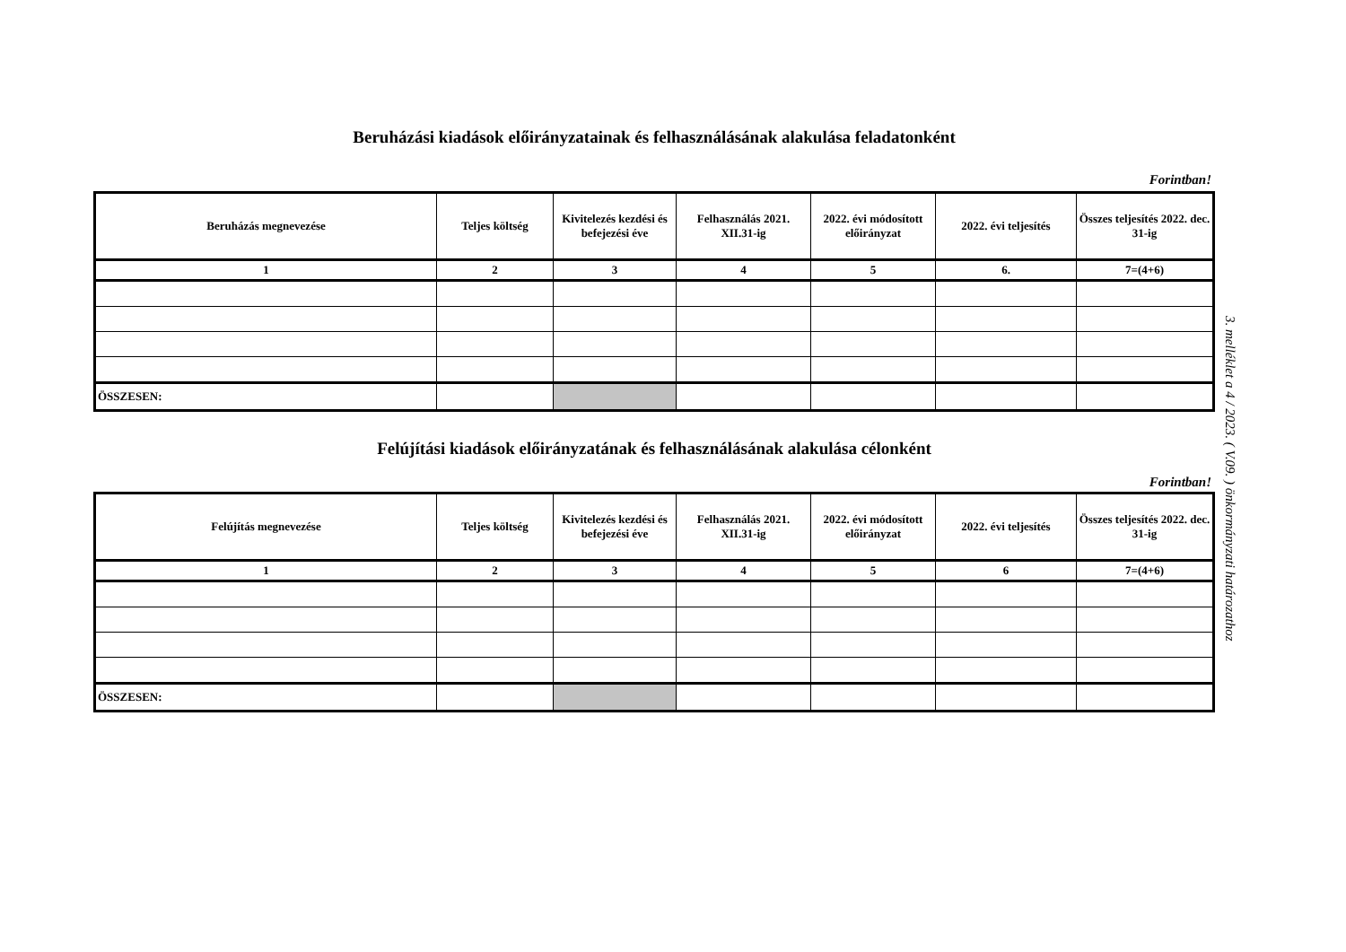Beruházási kiadások előirányzatainak és felhasználásának alakulása feladatonként
Forintban!
| Beruházás megnevezése | Teljes költség | Kivitelezés kezdési és befejezési éve | Felhasználás 2021. XII.31-ig | 2022. évi módosított előirányzat | 2022. évi teljesítés | Összes teljesítés 2022. dec. 31-ig |
| --- | --- | --- | --- | --- | --- | --- |
| 1 | 2 | 3 | 4 | 5 | 6. | 7=(4+6) |
| ÖSSZESEN: | | | | | | |
Felújítási kiadások előirányzatának és felhasználásának alakulása célonként
Forintban!
| Felújítás megnevezése | Teljes költség | Kivitelezés kezdési és befejezési éve | Felhasználás 2021. XII.31-ig | 2022. évi módosított előirányzat | 2022. évi teljesítés | Összes teljesítés 2022. dec. 31-ig |
| --- | --- | --- | --- | --- | --- | --- |
| 1 | 2 | 3 | 4 | 5 | 6 | 7=(4+6) |
| ÖSSZESEN: | | | | | | |
3. melléklet a 4 / 2023. ( V.09. ) önkormányzati határozathoz